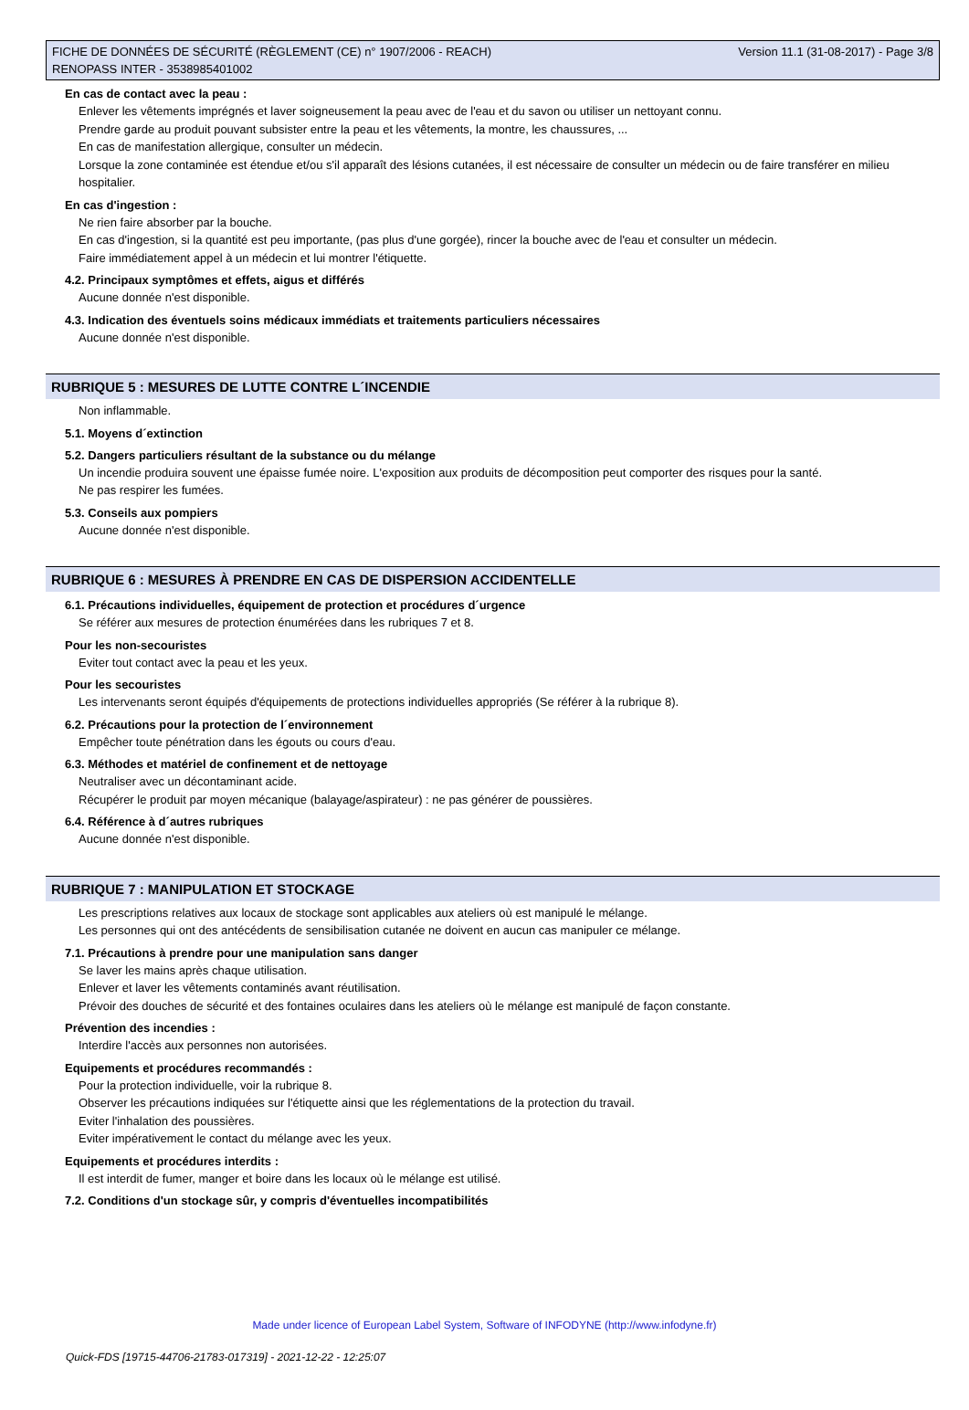FICHE DE DONNÉES DE SÉCURITÉ (RÈGLEMENT (CE) n° 1907/2006 - REACH)
RENOPASS INTER - 3538985401002
Version 11.1 (31-08-2017) - Page 3/8
En cas de contact avec la peau :
Enlever les vêtements imprégnés et laver soigneusement la peau avec de l'eau et du savon ou utiliser un nettoyant connu.
Prendre garde au produit pouvant subsister entre la peau et les vêtements, la montre, les chaussures, ...
En cas de manifestation allergique, consulter un médecin.
Lorsque la zone contaminée est étendue et/ou s'il apparaît des lésions cutanées, il est nécessaire de consulter un médecin ou de faire transférer en milieu hospitalier.
En cas d'ingestion :
Ne rien faire absorber par la bouche.
En cas d'ingestion, si la quantité est peu importante, (pas plus d'une gorgée), rincer la bouche avec de l'eau et consulter un médecin.
Faire immédiatement appel à un médecin et lui montrer l'étiquette.
4.2. Principaux symptômes et effets, aigus et différés
Aucune donnée n'est disponible.
4.3. Indication des éventuels soins médicaux immédiats et traitements particuliers nécessaires
Aucune donnée n'est disponible.
RUBRIQUE 5 : MESURES DE LUTTE CONTRE L´INCENDIE
Non inflammable.
5.1. Moyens d´extinction
5.2. Dangers particuliers résultant de la substance ou du mélange
Un incendie produira souvent une épaisse fumée noire. L'exposition aux produits de décomposition peut comporter des risques pour la santé.
Ne pas respirer les fumées.
5.3. Conseils aux pompiers
Aucune donnée n'est disponible.
RUBRIQUE 6 : MESURES À PRENDRE EN CAS DE DISPERSION ACCIDENTELLE
6.1. Précautions individuelles, équipement de protection et procédures d´urgence
Se référer aux mesures de protection énumérées dans les rubriques 7 et 8.
Pour les non-secouristes
Eviter tout contact avec la peau et les yeux.
Pour les secouristes
Les intervenants seront équipés d'équipements de protections individuelles appropriés (Se référer à la rubrique 8).
6.2. Précautions pour la protection de l´environnement
Empêcher toute pénétration dans les égouts ou cours d'eau.
6.3. Méthodes et matériel de confinement et de nettoyage
Neutraliser avec un décontaminant acide.
Récupérer le produit par moyen mécanique (balayage/aspirateur) : ne pas générer de poussières.
6.4. Référence à d´autres rubriques
Aucune donnée n'est disponible.
RUBRIQUE 7 : MANIPULATION ET STOCKAGE
Les prescriptions relatives aux locaux de stockage sont applicables aux ateliers où est manipulé le mélange.
Les personnes qui ont des antécédents de sensibilisation cutanée ne doivent en aucun cas manipuler ce mélange.
7.1. Précautions à prendre pour une manipulation sans danger
Se laver les mains après chaque utilisation.
Enlever et laver les vêtements contaminés avant réutilisation.
Prévoir des douches de sécurité et des fontaines oculaires dans les ateliers où le mélange est manipulé de façon constante.
Prévention des incendies :
Interdire l'accès aux personnes non autorisées.
Equipements et procédures recommandés :
Pour la protection individuelle, voir la rubrique 8.
Observer les précautions indiquées sur l'étiquette ainsi que les réglementations de la protection du travail.
Eviter l'inhalation des poussières.
Eviter impérativement le contact du mélange avec les yeux.
Equipements et procédures interdits :
Il est interdit de fumer, manger et boire dans les locaux où le mélange est utilisé.
7.2. Conditions d'un stockage sûr, y compris d'éventuelles incompatibilités
Made under licence of European Label System, Software of INFODYNE (http://www.infodyne.fr)
Quick-FDS [19715-44706-21783-017319] - 2021-12-22 - 12:25:07